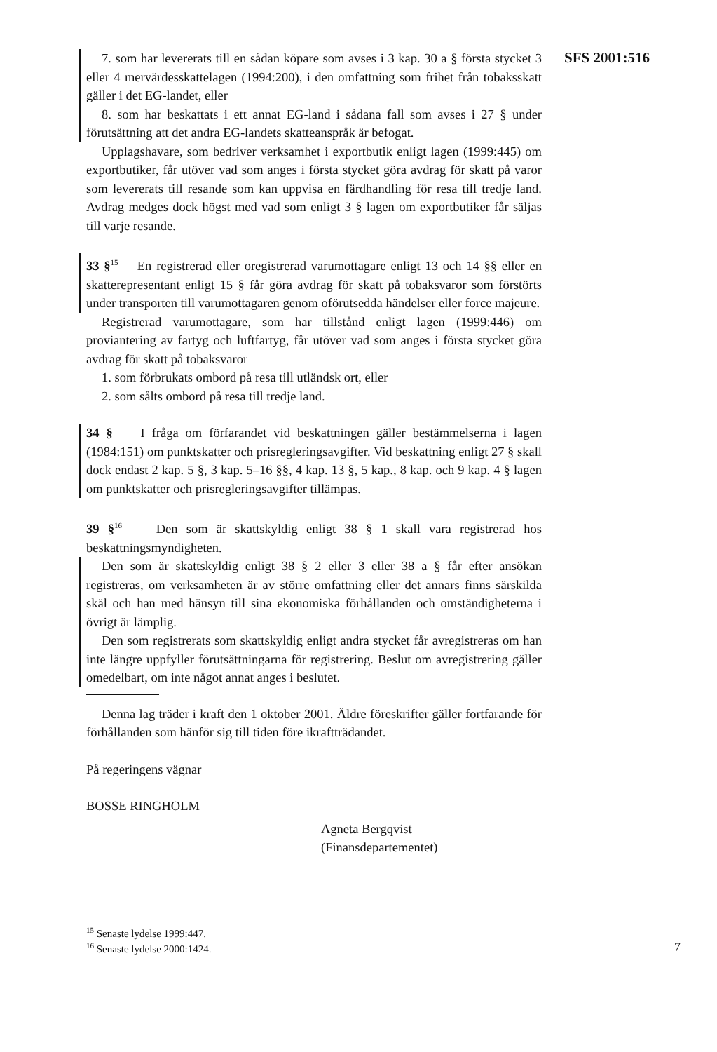SFS 2001:516
7. som har levererats till en sådan köpare som avses i 3 kap. 30 a § första stycket 3 eller 4 mervärdesskattelagen (1994:200), i den omfattning som frihet från tobaksskatt gäller i det EG-landet, eller
8. som har beskattats i ett annat EG-land i sådana fall som avses i 27 § under förutsättning att det andra EG-landets skatteanspråk är befogat.
Upplagshavare, som bedriver verksamhet i exportbutik enligt lagen (1999:445) om exportbutiker, får utöver vad som anges i första stycket göra avdrag för skatt på varor som levererats till resande som kan uppvisa en färdhandling för resa till tredje land. Avdrag medges dock högst med vad som enligt 3 § lagen om exportbutiker får säljas till varje resande.
33 §<sup>15</sup> En registrerad eller oregistrerad varumottagare enligt 13 och 14 §§ eller en skatterepresentant enligt 15 § får göra avdrag för skatt på tobaksvaror som förstörts under transporten till varumottagaren genom oförutsedda händelser eller force majeure.
Registrerad varumottagare, som har tillstånd enligt lagen (1999:446) om proviantering av fartyg och luftfartyg, får utöver vad som anges i första stycket göra avdrag för skatt på tobaksvaror
1. som förbrukats ombord på resa till utländsk ort, eller
2. som sålts ombord på resa till tredje land.
34 § I fråga om förfarandet vid beskattningen gäller bestämmelserna i lagen (1984:151) om punktskatter och prisregleringsavgifter. Vid beskattning enligt 27 § skall dock endast 2 kap. 5 §, 3 kap. 5–16 §§, 4 kap. 13 §, 5 kap., 8 kap. och 9 kap. 4 § lagen om punktskatter och prisregleringsavgifter tillämpas.
39 §<sup>16</sup> Den som är skattskyldig enligt 38 § 1 skall vara registrerad hos beskattningsmyndigheten.
Den som är skattskyldig enligt 38 § 2 eller 3 eller 38 a § får efter ansökan registreras, om verksamheten är av större omfattning eller det annars finns särskilda skäl och han med hänsyn till sina ekonomiska förhållanden och omständigheterna i övrigt är lämplig.
Den som registrerats som skattskyldig enligt andra stycket får avregistreras om han inte längre uppfyller förutsättningarna för registrering. Beslut om avregistrering gäller omedelbart, om inte något annat anges i beslutet.
Denna lag träder i kraft den 1 oktober 2001. Äldre föreskrifter gäller fortfarande för förhållanden som hänför sig till tiden före ikraftträdandet.
På regeringens vägnar
BOSSE RINGHOLM
Agneta Bergqvist
(Finansdepartementet)
<sup>15</sup> Senaste lydelse 1999:447.
<sup>16</sup> Senaste lydelse 2000:1424.
7